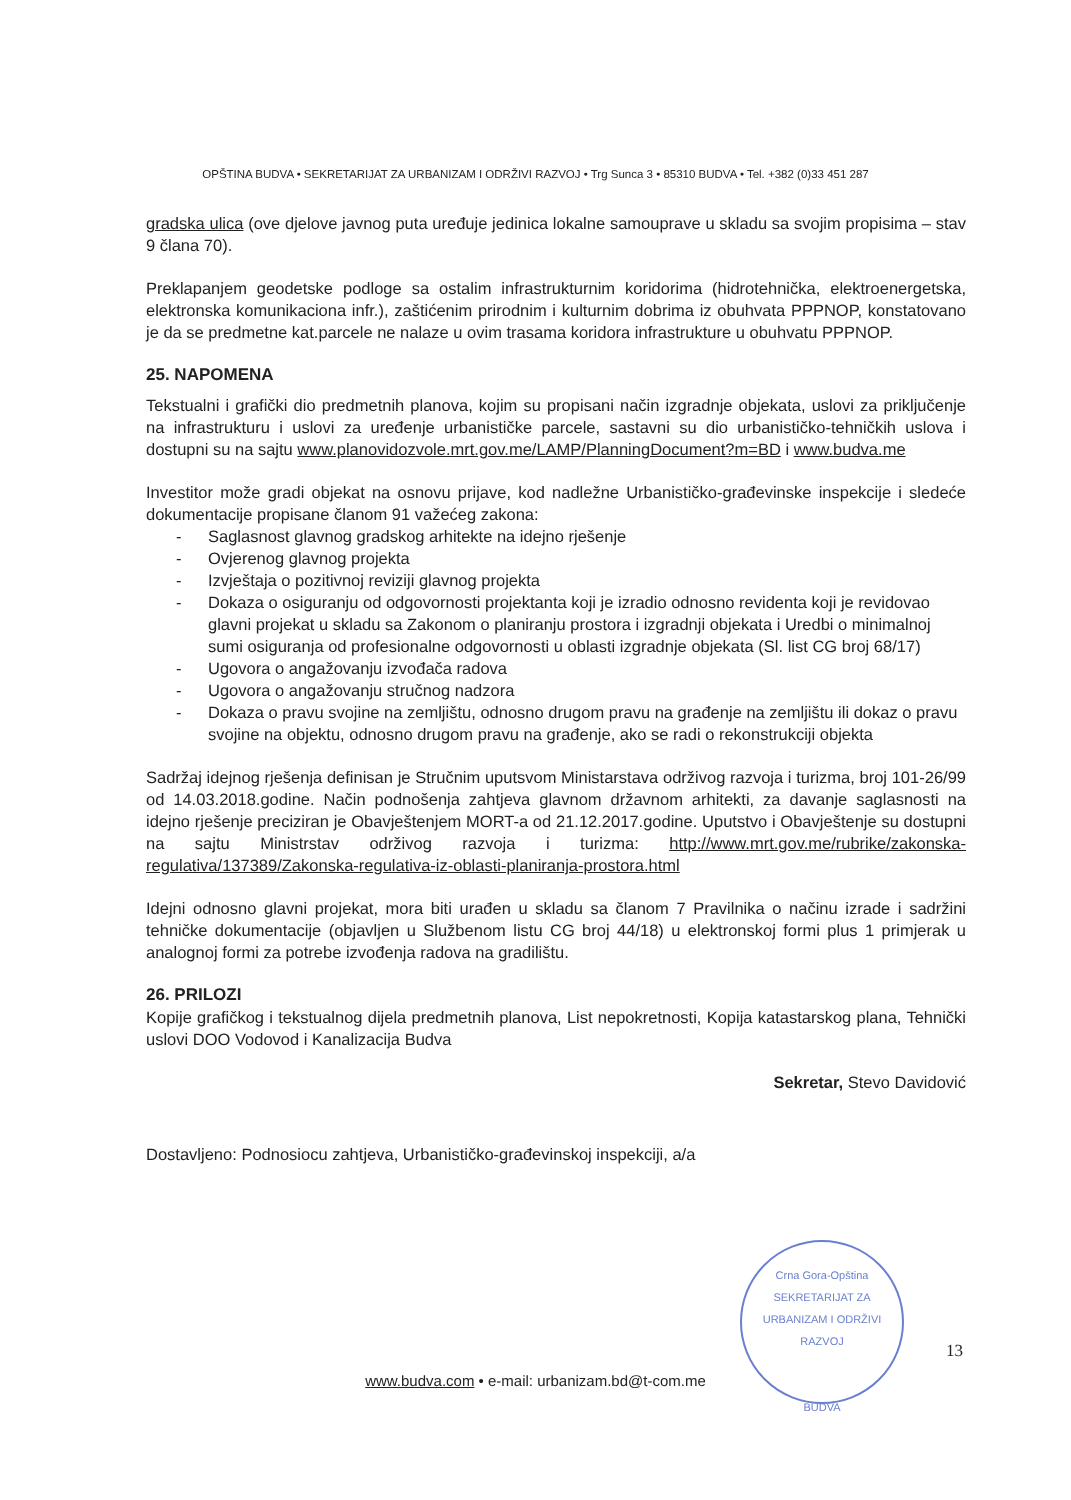OPŠTINA BUDVA • SEKRETARIJAT ZA URBANIZAM I ODRŽIVI RAZVOJ • Trg Sunca 3 • 85310 BUDVA • Tel. +382 (0)33 451 287
gradska ulica (ove djelove javnog puta uređuje jedinica lokalne samouprave u skladu sa svojim propisima – stav 9 člana 70).
Preklapanjem geodetske podloge sa ostalim infrastrukturnim koridorima (hidrotehnička, elektroenergetska, elektronska komunikaciona infr.), zaštićenim prirodnim i kulturnim dobrima iz obuhvata PPPNOP, konstatovano je da se predmetne kat.parcele ne nalaze u ovim trasama koridora infrastrukture u obuhvatu PPPNOP.
25. NAPOMENA
Tekstualni i grafički dio predmetnih planova, kojim su propisani način izgradnje objekata, uslovi za priključenje na infrastrukturu i uslovi za uređenje urbanističke parcele, sastavni su dio urbanističko-tehničkih uslova i dostupni su na sajtu www.planovidozvole.mrt.gov.me/LAMP/PlanningDocument?m=BD i www.budva.me
Investitor može gradi objekat na osnovu prijave, kod nadležne Urbanističko-građevinske inspekcije i sledeće dokumentacije propisane članom 91 važećeg zakona:
- Saglasnost glavnog gradskog arhitekte na idejno rješenje
- Ovjerenog glavnog projekta
- Izvještaja o pozitivnoj reviziji glavnog projekta
- Dokaza o osiguranju od odgovornosti projektanta koji je izradio odnosno revidenta koji je revidovao glavni projekat u skladu sa Zakonom o planiranju prostora i izgradnji objekata i Uredbi o minimalnoj sumi osiguranja od profesionalne odgovornosti u oblasti izgradnje objekata (Sl. list CG broj 68/17)
- Ugovora o angažovanju izvođača radova
- Ugovora o angažovanju stručnog nadzora
- Dokaza o pravu svojine na zemljištu, odnosno drugom pravu na građenje na zemljištu ili dokaz o pravu svojine na objektu, odnosno drugom pravu na građenje, ako se radi o rekonstrukciji objekta
Sadržaj idejnog rješenja definisan je Stručnim uputsvom Ministarstava održivog razvoja i turizma, broj 101-26/99 od 14.03.2018.godine. Način podnošenja zahtjeva glavnom državnom arhitekti, za davanje saglasnosti na idejno rješenje preciziran je Obavještenjem MORT-a od 21.12.2017.godine. Uputstvo i Obavještenje su dostupni na sajtu Ministrstav održivog razvoja i turizma: http://www.mrt.gov.me/rubrike/zakonska-regulativa/137389/Zakonska-regulativa-iz-oblasti-planiranja-prostora.html
Idejni odnosno glavni projekat, mora biti urađen u skladu sa članom 7 Pravilnika o načinu izrade i sadržini tehničke dokumentacije (objavljen u Službenom listu CG broj 44/18) u elektronskoj formi plus 1 primjerak u analognoj formi za potrebe izvođenja radova na gradilištu.
26. PRILOZI
Kopije grafičkog i tekstualnog dijela predmetnih planova, List nepokretnosti, Kopija katastarskog plana, Tehnički uslovi DOO Vodovod i Kanalizacija Budva
Sekretar, Stevo Davidović
Dostavljeno: Podnosiocu zahtjeva, Urbanističko-građevinskoj inspekciji, a/a
Crna Gora-Opština
SEKRETARIJAT ZA URBANIZAM I ODRŽIVI RAZVOJ
BUDVA
13
www.budva.com • e-mail: urbanizam.bd@t-com.me